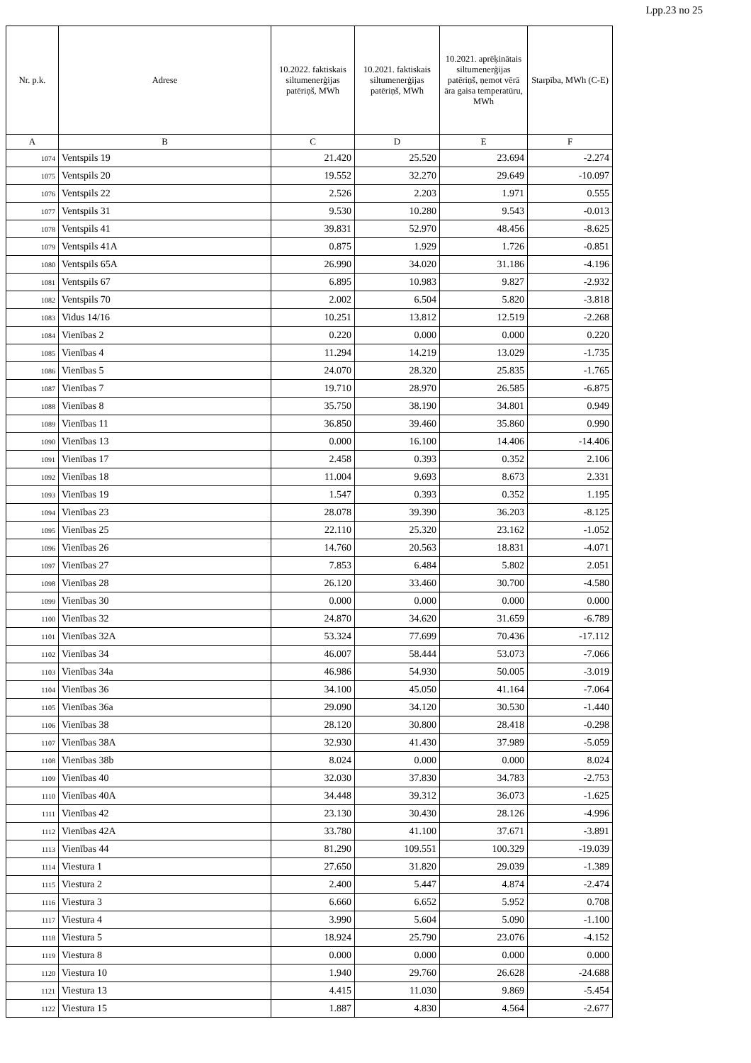Lpp.23 no 25
| Nr. p.k. | Adrese | 10.2022. faktiskais siltumenerģijas patēriņš, MWh | 10.2021. faktiskais siltumenerģijas patēriņš, MWh | 10.2021. aprēķinātais siltumenerģijas patēriņš, ņemot vērā āra gaisa temperatūru, MWh | Starpība, MWh (C-E) |
| --- | --- | --- | --- | --- | --- |
| A | B | C | D | E | F |
| 1074 | Ventspils 19 | 21.420 | 25.520 | 23.694 | -2.274 |
| 1075 | Ventspils 20 | 19.552 | 32.270 | 29.649 | -10.097 |
| 1076 | Ventspils 22 | 2.526 | 2.203 | 1.971 | 0.555 |
| 1077 | Ventspils 31 | 9.530 | 10.280 | 9.543 | -0.013 |
| 1078 | Ventspils 41 | 39.831 | 52.970 | 48.456 | -8.625 |
| 1079 | Ventspils 41A | 0.875 | 1.929 | 1.726 | -0.851 |
| 1080 | Ventspils 65A | 26.990 | 34.020 | 31.186 | -4.196 |
| 1081 | Ventspils 67 | 6.895 | 10.983 | 9.827 | -2.932 |
| 1082 | Ventspils 70 | 2.002 | 6.504 | 5.820 | -3.818 |
| 1083 | Vidus 14/16 | 10.251 | 13.812 | 12.519 | -2.268 |
| 1084 | Vienības 2 | 0.220 | 0.000 | 0.000 | 0.220 |
| 1085 | Vienības 4 | 11.294 | 14.219 | 13.029 | -1.735 |
| 1086 | Vienības 5 | 24.070 | 28.320 | 25.835 | -1.765 |
| 1087 | Vienības 7 | 19.710 | 28.970 | 26.585 | -6.875 |
| 1088 | Vienības 8 | 35.750 | 38.190 | 34.801 | 0.949 |
| 1089 | Vienības 11 | 36.850 | 39.460 | 35.860 | 0.990 |
| 1090 | Vienības 13 | 0.000 | 16.100 | 14.406 | -14.406 |
| 1091 | Vienības 17 | 2.458 | 0.393 | 0.352 | 2.106 |
| 1092 | Vienības 18 | 11.004 | 9.693 | 8.673 | 2.331 |
| 1093 | Vienības 19 | 1.547 | 0.393 | 0.352 | 1.195 |
| 1094 | Vienības 23 | 28.078 | 39.390 | 36.203 | -8.125 |
| 1095 | Vienības 25 | 22.110 | 25.320 | 23.162 | -1.052 |
| 1096 | Vienības 26 | 14.760 | 20.563 | 18.831 | -4.071 |
| 1097 | Vienības 27 | 7.853 | 6.484 | 5.802 | 2.051 |
| 1098 | Vienības 28 | 26.120 | 33.460 | 30.700 | -4.580 |
| 1099 | Vienības 30 | 0.000 | 0.000 | 0.000 | 0.000 |
| 1100 | Vienības 32 | 24.870 | 34.620 | 31.659 | -6.789 |
| 1101 | Vienības 32A | 53.324 | 77.699 | 70.436 | -17.112 |
| 1102 | Vienības 34 | 46.007 | 58.444 | 53.073 | -7.066 |
| 1103 | Vienības 34a | 46.986 | 54.930 | 50.005 | -3.019 |
| 1104 | Vienības 36 | 34.100 | 45.050 | 41.164 | -7.064 |
| 1105 | Vienības 36a | 29.090 | 34.120 | 30.530 | -1.440 |
| 1106 | Vienības 38 | 28.120 | 30.800 | 28.418 | -0.298 |
| 1107 | Vienības 38A | 32.930 | 41.430 | 37.989 | -5.059 |
| 1108 | Vienības 38b | 8.024 | 0.000 | 0.000 | 8.024 |
| 1109 | Vienības 40 | 32.030 | 37.830 | 34.783 | -2.753 |
| 1110 | Vienības 40A | 34.448 | 39.312 | 36.073 | -1.625 |
| 1111 | Vienības 42 | 23.130 | 30.430 | 28.126 | -4.996 |
| 1112 | Vienības 42A | 33.780 | 41.100 | 37.671 | -3.891 |
| 1113 | Vienības 44 | 81.290 | 109.551 | 100.329 | -19.039 |
| 1114 | Viestura 1 | 27.650 | 31.820 | 29.039 | -1.389 |
| 1115 | Viestura 2 | 2.400 | 5.447 | 4.874 | -2.474 |
| 1116 | Viestura 3 | 6.660 | 6.652 | 5.952 | 0.708 |
| 1117 | Viestura 4 | 3.990 | 5.604 | 5.090 | -1.100 |
| 1118 | Viestura 5 | 18.924 | 25.790 | 23.076 | -4.152 |
| 1119 | Viestura 8 | 0.000 | 0.000 | 0.000 | 0.000 |
| 1120 | Viestura 10 | 1.940 | 29.760 | 26.628 | -24.688 |
| 1121 | Viestura 13 | 4.415 | 11.030 | 9.869 | -5.454 |
| 1122 | Viestura 15 | 1.887 | 4.830 | 4.564 | -2.677 |